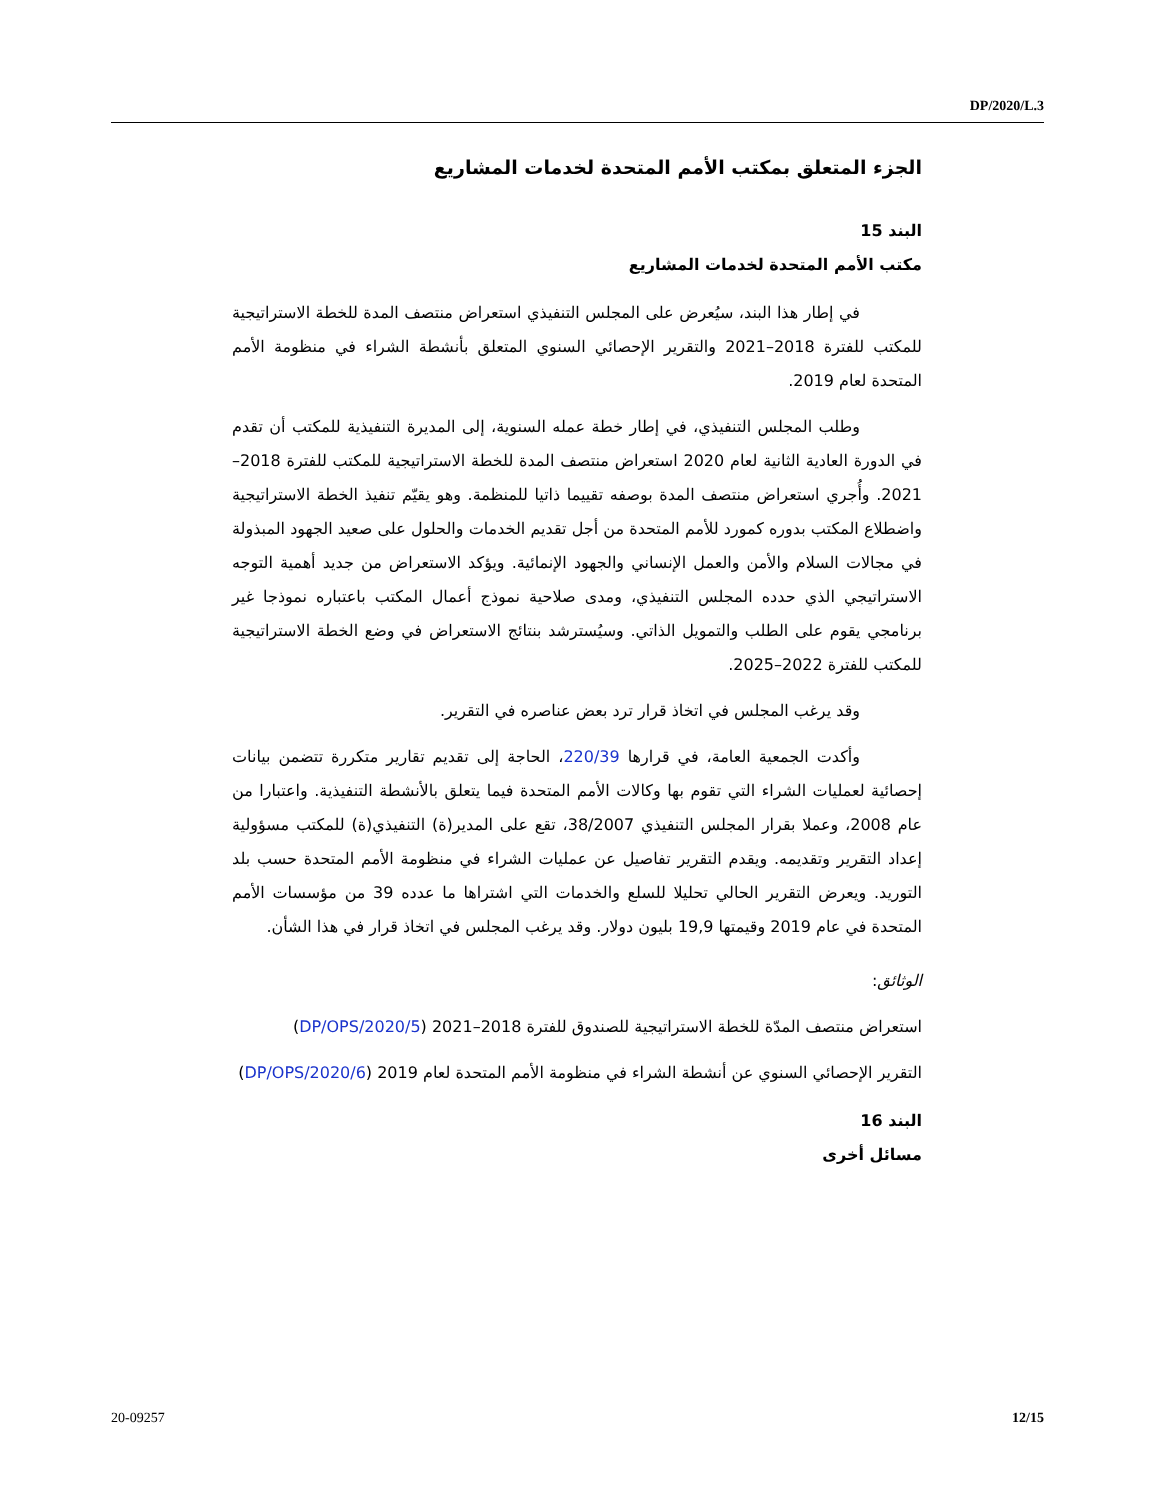DP/2020/L.3
الجزء المتعلق بمكتب الأمم المتحدة لخدمات المشاريع
البند 15
مكتب الأمم المتحدة لخدمات المشاريع
في إطار هذا البند، سيُعرض على المجلس التنفيذي استعراض منتصف المدة للخطة الاستراتيجية للمكتب للفترة 2018–2021 والتقرير الإحصائي السنوي المتعلق بأنشطة الشراء في منظومة الأمم المتحدة لعام 2019.
وطلب المجلس التنفيذي، في إطار خطة عمله السنوية، إلى المديرة التنفيذية للمكتب أن تقدم في الدورة العادية الثانية لعام 2020 استعراض منتصف المدة للخطة الاستراتيجية للمكتب للفترة 2018–2021. وأُجري استعراض منتصف المدة بوصفه تقييما ذاتيا للمنظمة. وهو يقيّم تنفيذ الخطة الاستراتيجية واضطلاع المكتب بدوره كمورد للأمم المتحدة من أجل تقديم الخدمات والحلول على صعيد الجهود المبذولة في مجالات السلام والأمن والعمل الإنساني والجهود الإنمائية. ويؤكد الاستعراض من جديد أهمية التوجه الاستراتيجي الذي حدده المجلس التنفيذي، ومدى صلاحية نموذج أعمال المكتب باعتباره نموذجا غير برنامجي يقوم على الطلب والتمويل الذاتي. وسيُسترشد بنتائج الاستعراض في وضع الخطة الاستراتيجية للمكتب للفترة 2022–2025.
وقد يرغب المجلس في اتخاذ قرار ترد بعض عناصره في التقرير.
وأكدت الجمعية العامة، في قرارها 220/39، الحاجة إلى تقديم تقارير متكررة تتضمن بيانات إحصائية لعمليات الشراء التي تقوم بها وكالات الأمم المتحدة فيما يتعلق بالأنشطة التنفيذية. واعتبارا من عام 2008، وعملا بقرار المجلس التنفيذي 38/2007، تقع على المدير(ة) التنفيذي(ة) للمكتب مسؤولية إعداد التقرير وتقديمه. ويقدم التقرير تفاصيل عن عمليات الشراء في منظومة الأمم المتحدة حسب بلد التوريد. ويعرض التقرير الحالي تحليلا للسلع والخدمات التي اشتراها ما عدده 39 من مؤسسات الأمم المتحدة في عام 2019 وقيمتها 19,9 بليون دولار. وقد يرغب المجلس في اتخاذ قرار في هذا الشأن.
الوثائق:
استعراض منتصف المدّة للخطة الاستراتيجية للصندوق للفترة 2018–2021 (DP/OPS/2020/5)
التقرير الإحصائي السنوي عن أنشطة الشراء في منظومة الأمم المتحدة لعام 2019 (DP/OPS/2020/6)
البند 16
مسائل أخرى
20-09257 12/15